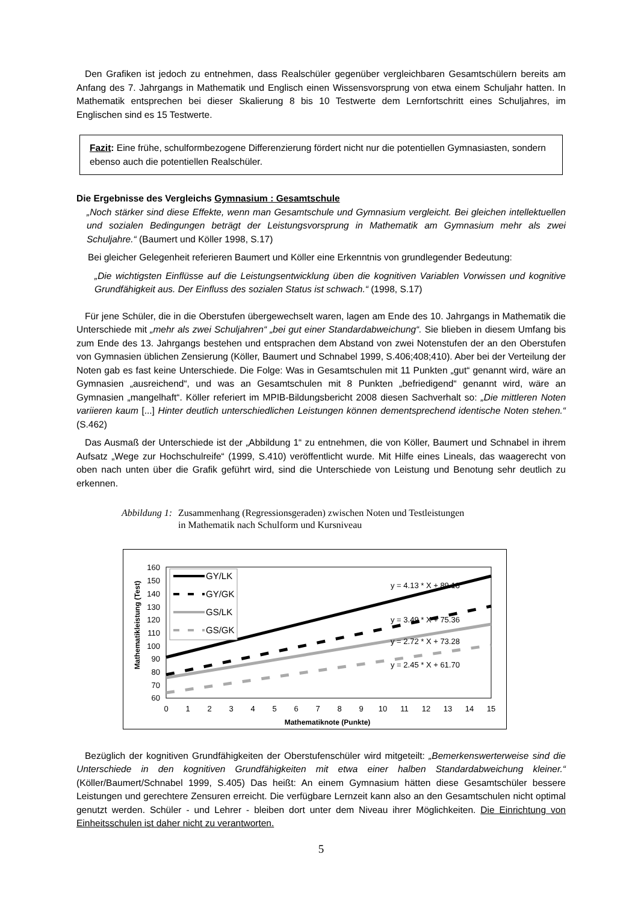Den Grafiken ist jedoch zu entnehmen, dass Realschüler gegenüber vergleichbaren Gesamtschülern bereits am Anfang des 7. Jahrgangs in Mathematik und Englisch einen Wissensvorsprung von etwa einem Schuljahr hatten. In Mathematik entsprechen bei dieser Skalierung 8 bis 10 Testwerte dem Lernfortschritt eines Schuljahres, im Englischen sind es 15 Testwerte.
Fazit: Eine frühe, schulformbezogene Differenzierung fördert nicht nur die potentiellen Gymnasiasten, sondern ebenso auch die potentiellen Realschüler.
Die Ergebnisse des Vergleichs Gymnasium : Gesamtschule
„Noch stärker sind diese Effekte, wenn man Gesamtschule und Gymnasium vergleicht. Bei gleichen intellektuellen und sozialen Bedingungen beträgt der Leistungsvorsprung in Mathematik am Gymnasium mehr als zwei Schuljahre.“ (Baumert und Köller 1998, S.17)
Bei gleicher Gelegenheit referieren Baumert und Köller eine Erkenntnis von grundlegender Bedeutung:
„Die wichtigsten Einflüsse auf die Leistungsentwicklung üben die kognitiven Variablen Vorwissen und kognitive Grundfähigkeit aus. Der Einfluss des sozialen Status ist schwach.“ (1998, S.17)
Für jene Schüler, die in die Oberstufen übergewechselt waren, lagen am Ende des 10. Jahrgangs in Mathematik die Unterschiede mit „mehr als zwei Schuljahren“ „bei gut einer Standardabweichung“. Sie blieben in diesem Umfang bis zum Ende des 13. Jahrgangs bestehen und entsprachen dem Abstand von zwei Notenstufen der an den Oberstufen von Gymnasien üblichen Zensierung (Köller, Baumert und Schnabel 1999, S.406;408;410). Aber bei der Verteilung der Noten gab es fast keine Unterschiede. Die Folge: Was in Gesamtschulen mit 11 Punkten „gut“ genannt wird, wäre an Gymnasien „ausreichend“, und was an Gesamtschulen mit 8 Punkten „befriedigend“ genannt wird, wäre an Gymnasien „mangelhaft“. Köller referiert im MPIB-Bildungsbericht 2008 diesen Sachverhalt so: „Die mittleren Noten variieren kaum [...] Hinter deutlich unterschiedlichen Leistungen können dementsprechend identische Noten stehen.“ (S.462)
Das Ausmaß der Unterschiede ist der „Abbildung 1“ zu entnehmen, die von Köller, Baumert und Schnabel in ihrem Aufsatz „Wege zur Hochschulreife“ (1999, S.410) veröffentlicht wurde. Mit Hilfe eines Lineals, das waagerecht von oben nach unten über die Grafik geführt wird, sind die Unterschiede von Leistung und Benotung sehr deutlich zu erkennen.
Abbildung 1: Zusammenhang (Regressionsgeraden) zwischen Noten und Testleistungen
in Mathematik nach Schulform und Kursniveau
160
150
140
130
120
110
100
90
80
70
60
Mathematikleistung (Test)
0
1
2
3
4
5
6
7
8
9
10
11
12
13
14
15
Mathematiknote (Punkte)
GY/LK
GY/GK
GS/LK
GS/GK
y = 4.13 * X + 89.18
y = 3.49 * X + 75.36
y = 2.72 * X + 73.28
y = 2.45 * X + 61.70
Bezüglich der kognitiven Grundfähigkeiten der Oberstufenschüler wird mitgeteilt: „Bemerkenswerterweise sind die Unterschiede in den kognitiven Grundfähigkeiten mit etwa einer halben Standardabweichung kleiner.“ (Köller/Baumert/Schnabel 1999, S.405) Das heißt: An einem Gymnasium hätten diese Gesamtschüler bessere Leistungen und gerechtere Zensuren erreicht. Die verfügbare Lernzeit kann also an den Gesamtschulen nicht optimal genutzt werden. Schüler - und Lehrer - bleiben dort unter dem Niveau ihrer Möglichkeiten. Die Einrichtung von Einheitsschulen ist daher nicht zu verantworten.
5